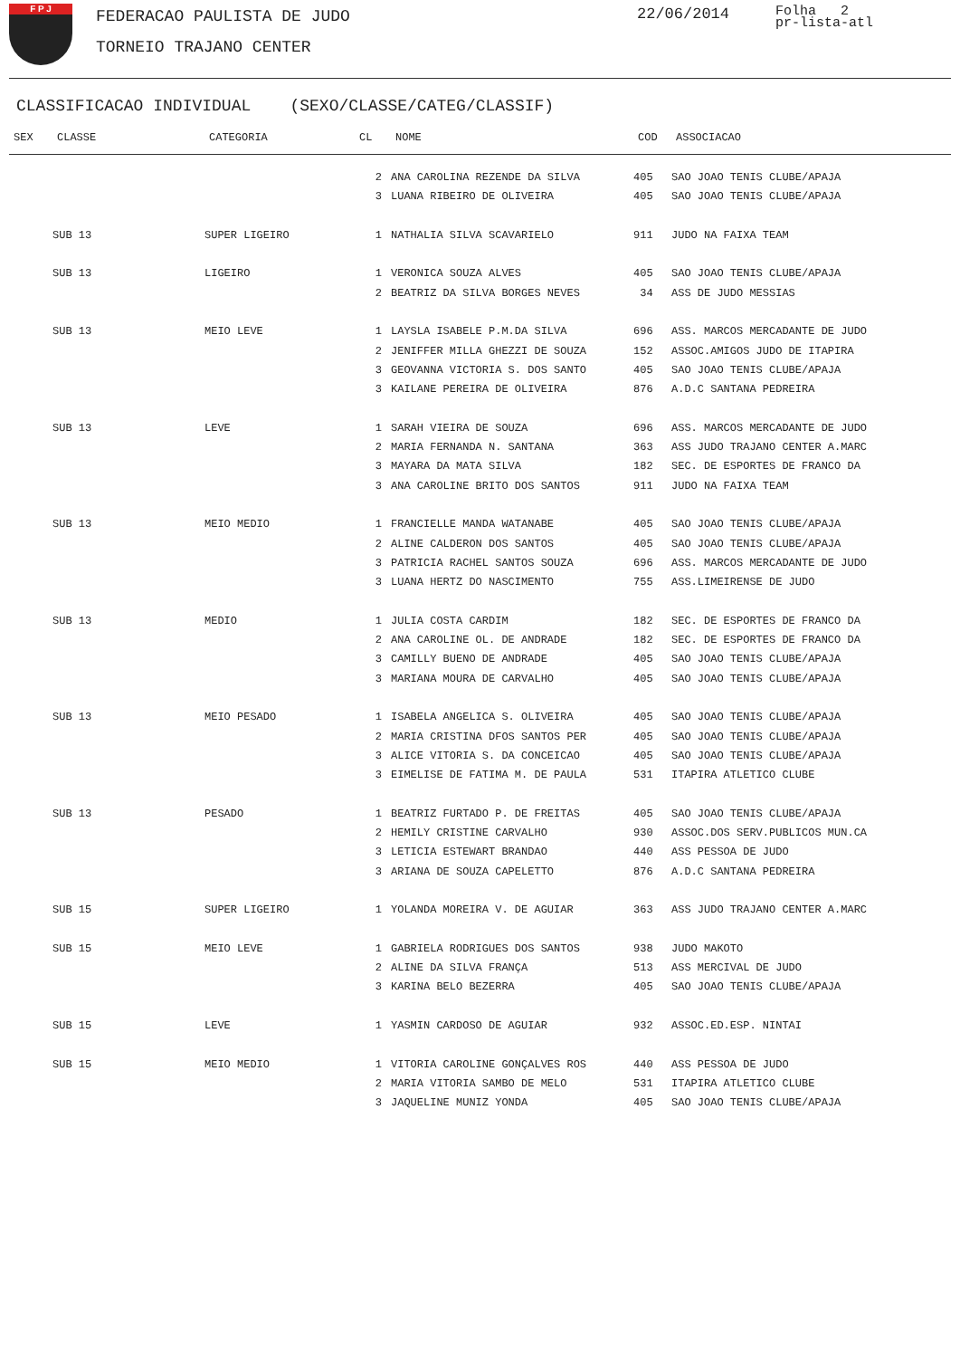F P J FEDERACAO PAULISTA DE JUDO
TORNEIO TRAJANO CENTER
22/06/2014
Folha 2
pr-lista-atl
CLASSIFICACAO INDIVIDUAL (SEXO/CLASSE/CATEG/CLASSIF)
| SEX | CLASSE | CATEGORIA | CL | NOME | COD | ASSOCIACAO |
| --- | --- | --- | --- | --- | --- | --- |
| | | | 2 | ANA CAROLINA REZENDE DA SILVA | 405 | SAO JOAO TENIS CLUBE/APAJA |
| | | | 3 | LUANA RIBEIRO DE OLIVEIRA | 405 | SAO JOAO TENIS CLUBE/APAJA |
| | SUB 13 | SUPER LIGEIRO | 1 | NATHALIA SILVA SCAVARIELO | 911 | JUDO NA FAIXA TEAM |
| | SUB 13 | LIGEIRO | 1 | VERONICA SOUZA ALVES | 405 | SAO JOAO TENIS CLUBE/APAJA |
| | | | 2 | BEATRIZ DA SILVA BORGES NEVES | 34 | ASS DE JUDO MESSIAS |
| | SUB 13 | MEIO LEVE | 1 | LAYSLA ISABELE P.M.DA SILVA | 696 | ASS. MARCOS MERCADANTE DE JUDO |
| | | | 2 | JENIFFER MILLA GHEZZI DE SOUZA | 152 | ASSOC.AMIGOS JUDO DE ITAPIRA |
| | | | 3 | GEOVANNA VICTORIA S. DOS SANTO | 405 | SAO JOAO TENIS CLUBE/APAJA |
| | | | 3 | KAILANE PEREIRA DE OLIVEIRA | 876 | A.D.C SANTANA PEDREIRA |
| | SUB 13 | LEVE | 1 | SARAH VIEIRA DE SOUZA | 696 | ASS. MARCOS MERCADANTE DE JUDO |
| | | | 2 | MARIA FERNANDA N. SANTANA | 363 | ASS JUDO TRAJANO CENTER A.MARC |
| | | | 3 | MAYARA DA MATA SILVA | 182 | SEC. DE ESPORTES DE FRANCO DA |
| | | | 3 | ANA CAROLINE BRITO DOS SANTOS | 911 | JUDO NA FAIXA TEAM |
| | SUB 13 | MEIO MEDIO | 1 | FRANCIELLE MANDA WATANABE | 405 | SAO JOAO TENIS CLUBE/APAJA |
| | | | 2 | ALINE CALDERON DOS SANTOS | 405 | SAO JOAO TENIS CLUBE/APAJA |
| | | | 3 | PATRICIA RACHEL SANTOS SOUZA | 696 | ASS. MARCOS MERCADANTE DE JUDO |
| | | | 3 | LUANA HERTZ DO NASCIMENTO | 755 | ASS.LIMEIRENSE DE JUDO |
| | SUB 13 | MEDIO | 1 | JULIA COSTA CARDIM | 182 | SEC. DE ESPORTES DE FRANCO DA |
| | | | 2 | ANA CAROLINE OL. DE ANDRADE | 182 | SEC. DE ESPORTES DE FRANCO DA |
| | | | 3 | CAMILLY BUENO DE ANDRADE | 405 | SAO JOAO TENIS CLUBE/APAJA |
| | | | 3 | MARIANA MOURA DE CARVALHO | 405 | SAO JOAO TENIS CLUBE/APAJA |
| | SUB 13 | MEIO PESADO | 1 | ISABELA ANGELICA S. OLIVEIRA | 405 | SAO JOAO TENIS CLUBE/APAJA |
| | | | 2 | MARIA CRISTINA DFOS SANTOS PER | 405 | SAO JOAO TENIS CLUBE/APAJA |
| | | | 3 | ALICE VITORIA S. DA CONCEICAO | 405 | SAO JOAO TENIS CLUBE/APAJA |
| | | | 3 | EIMELISE DE FATIMA M. DE PAULA | 531 | ITAPIRA ATLETICO CLUBE |
| | SUB 13 | PESADO | 1 | BEATRIZ FURTADO P. DE FREITAS | 405 | SAO JOAO TENIS CLUBE/APAJA |
| | | | 2 | HEMILY CRISTINE CARVALHO | 930 | ASSOC.DOS SERV.PUBLICOS MUN.CA |
| | | | 3 | LETICIA ESTEWART BRANDAO | 440 | ASS PESSOA DE JUDO |
| | | | 3 | ARIANA DE SOUZA CAPELETTO | 876 | A.D.C SANTANA PEDREIRA |
| | SUB 15 | SUPER LIGEIRO | 1 | YOLANDA MOREIRA V. DE AGUIAR | 363 | ASS JUDO TRAJANO CENTER A.MARC |
| | SUB 15 | MEIO LEVE | 1 | GABRIELA RODRIGUES DOS SANTOS | 938 | JUDO MAKOTO |
| | | | 2 | ALINE DA SILVA FRANÇA | 513 | ASS MERCIVAL DE JUDO |
| | | | 3 | KARINA BELO BEZERRA | 405 | SAO JOAO TENIS CLUBE/APAJA |
| | SUB 15 | LEVE | 1 | YASMIN CARDOSO DE AGUIAR | 932 | ASSOC.ED.ESP. NINTAI |
| | SUB 15 | MEIO MEDIO | 1 | VITORIA CAROLINE GONÇALVES ROS | 440 | ASS PESSOA DE JUDO |
| | | | 2 | MARIA VITORIA SAMBO DE MELO | 531 | ITAPIRA ATLETICO CLUBE |
| | | | 3 | JAQUELINE MUNIZ YONDA | 405 | SAO JOAO TENIS CLUBE/APAJA |